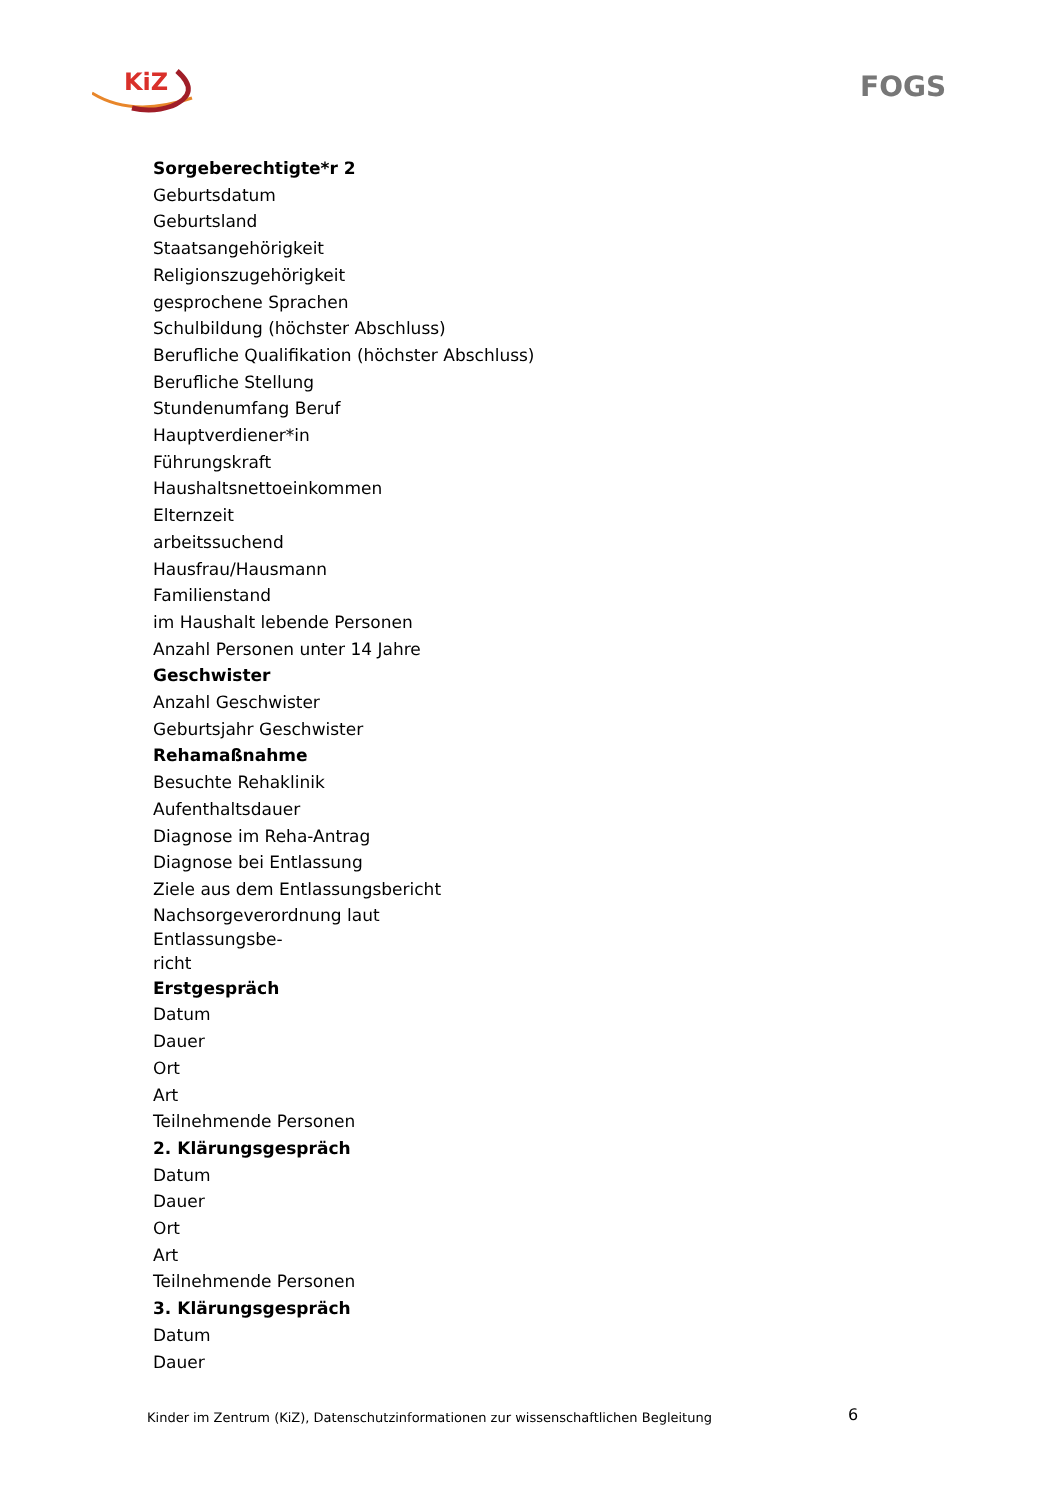KiZ FOGS
Sorgeberechtigte*r 2
Geburtsdatum
Geburtsland
Staatsangehörigkeit
Religionszugehörigkeit
gesprochene Sprachen
Schulbildung (höchster Abschluss)
Berufliche Qualifikation (höchster Abschluss)
Berufliche Stellung
Stundenumfang Beruf
Hauptverdiener*in
Führungskraft
Haushaltsnettoeinkommen
Elternzeit
arbeitssuchend
Hausfrau/Hausmann
Familienstand
im Haushalt lebende Personen
Anzahl Personen unter 14 Jahre
Geschwister
Anzahl Geschwister
Geburtsjahr Geschwister
Rehamaßnahme
Besuchte Rehaklinik
Aufenthaltsdauer
Diagnose im Reha-Antrag
Diagnose bei Entlassung
Ziele aus dem Entlassungsbericht
Nachsorgeverordnung laut Entlassungsbe-
richt
Erstgespräch
Datum
Dauer
Ort
Art
Teilnehmende Personen
2. Klärungsgespräch
Datum
Dauer
Ort
Art
Teilnehmende Personen
3. Klärungsgespräch
Datum
Dauer
Kinder im Zentrum (KiZ), Datenschutzinformationen zur wissenschaftlichen Begleitung 6